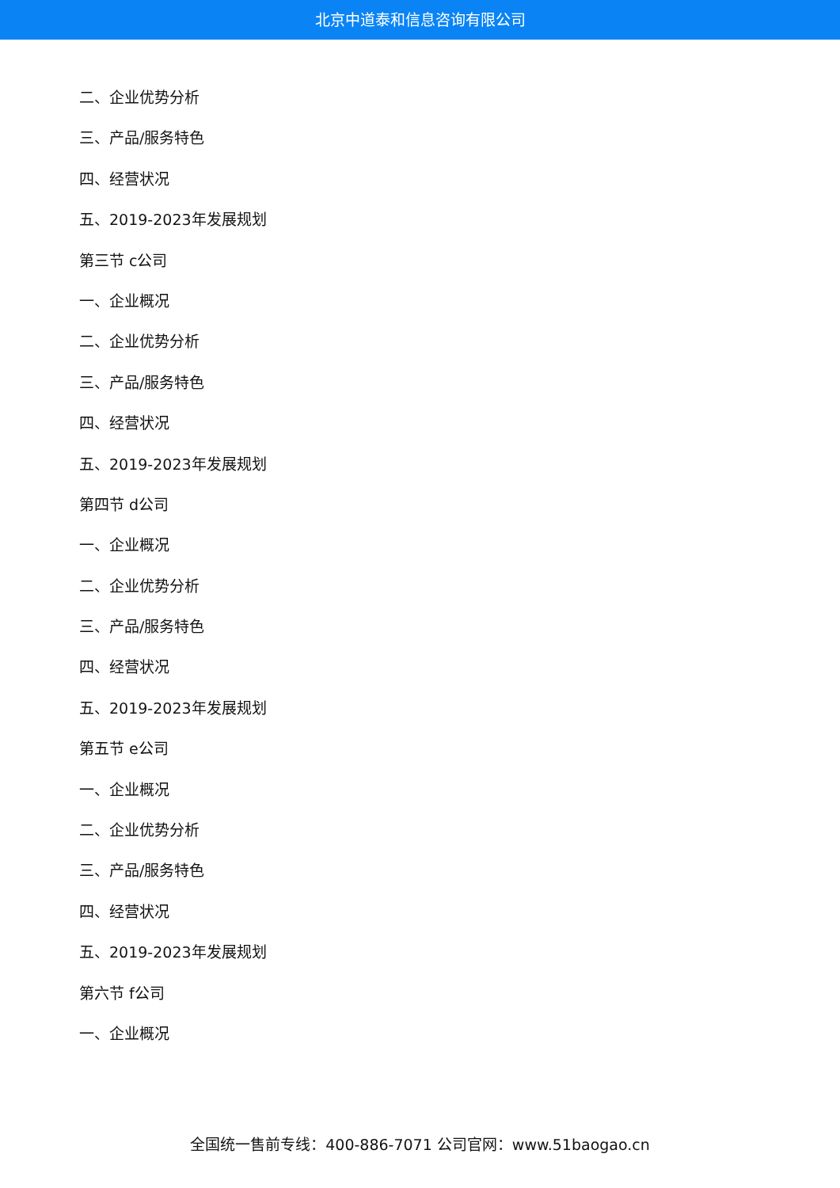北京中道泰和信息咨询有限公司
二、企业优势分析
三、产品/服务特色
四、经营状况
五、2019-2023年发展规划
第三节 c公司
一、企业概况
二、企业优势分析
三、产品/服务特色
四、经营状况
五、2019-2023年发展规划
第四节 d公司
一、企业概况
二、企业优势分析
三、产品/服务特色
四、经营状况
五、2019-2023年发展规划
第五节 e公司
一、企业概况
二、企业优势分析
三、产品/服务特色
四、经营状况
五、2019-2023年发展规划
第六节 f公司
一、企业概况
全国统一售前专线：400-886-7071 公司官网：www.51baogao.cn